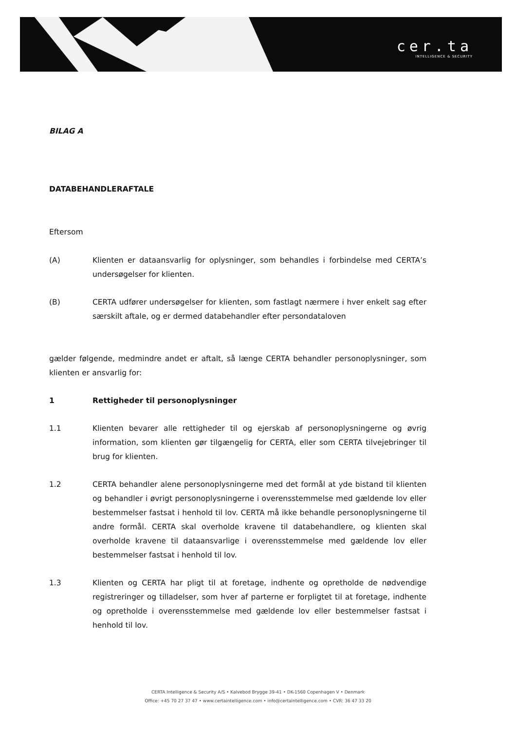cer.ta
INTELLIGENCE & SECURITY
BILAG A
DATABEHANDLERAFTALE
Eftersom
(A) Klienten er dataansvarlig for oplysninger, som behandles i forbindelse med CERTA’s undersøgelser for klienten.
(B) CERTA udfører undersøgelser for klienten, som fastlagt nærmere i hver enkelt sag efter særskilt aftale, og er dermed databehandler efter persondataloven
gælder følgende, medmindre andet er aftalt, så længe CERTA behandler personoplysninger, som klienten er ansvarlig for:
1 Rettigheder til personoplysninger
1.1 Klienten bevarer alle rettigheder til og ejerskab af personoplysningerne og øvrig information, som klienten gør tilgængelig for CERTA, eller som CERTA tilvejebringer til brug for klienten.
1.2 CERTA behandler alene personoplysningerne med det formål at yde bistand til klienten og behandler i øvrigt personoplysningerne i overensstemmelse med gældende lov eller bestemmelser fastsat i henhold til lov. CERTA må ikke behandle personoplysningerne til andre formål. CERTA skal overholde kravene til databehandlere, og klienten skal overholde kravene til dataansvarlige i overensstemmelse med gældende lov eller bestemmelser fastsat i henhold til lov.
1.3 Klienten og CERTA har pligt til at foretage, indhente og opretholde de nødvendige registreringer og tilladelser, som hver af parterne er forpligtet til at foretage, indhente og opretholde i overensstemmelse med gældende lov eller bestemmelser fastsat i henhold til lov.
CERTA Intelligence & Security A/S • Kalvebod Brygge 39-41 • DK-1560 Copenhagen V • Denmark
Office: +45 70 27 37 47 • www.certaintelligence.com • info@certaintelligence.com • CVR: 36 47 33 20